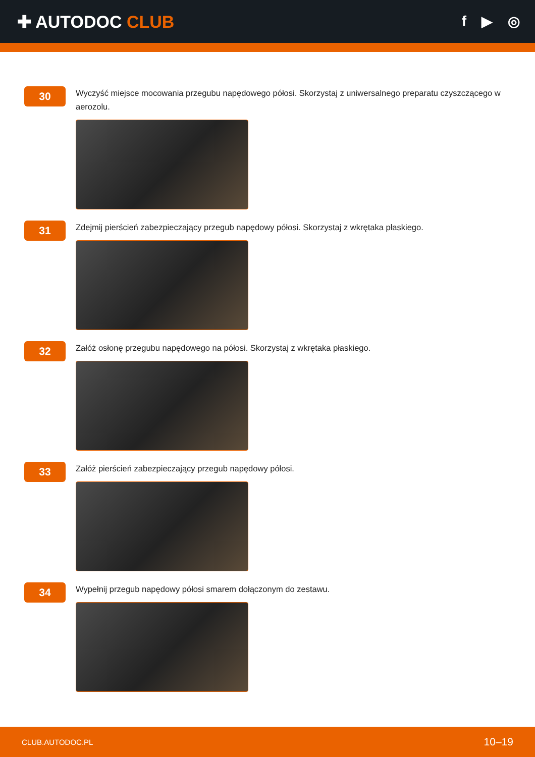✚ AUTODOC CLUB
f ▶ ◎
30
Wyczyść miejsce mocowania przegubu napędowego półosi. Skorzystaj z uniwersalnego preparatu czyszczącego w aerozolu.
31
Zdejmij pierścień zabezpieczający przegub napędowy półosi. Skorzystaj z wkrętaka płaskiego.
32
Załóż osłonę przegubu napędowego na półosi. Skorzystaj z wkrętaka płaskiego.
33
Załóż pierścień zabezpieczający przegub napędowy półosi.
34
Wypełnij przegub napędowy półosi smarem dołączonym do zestawu.
CLUB.AUTODOC.PL 10–19